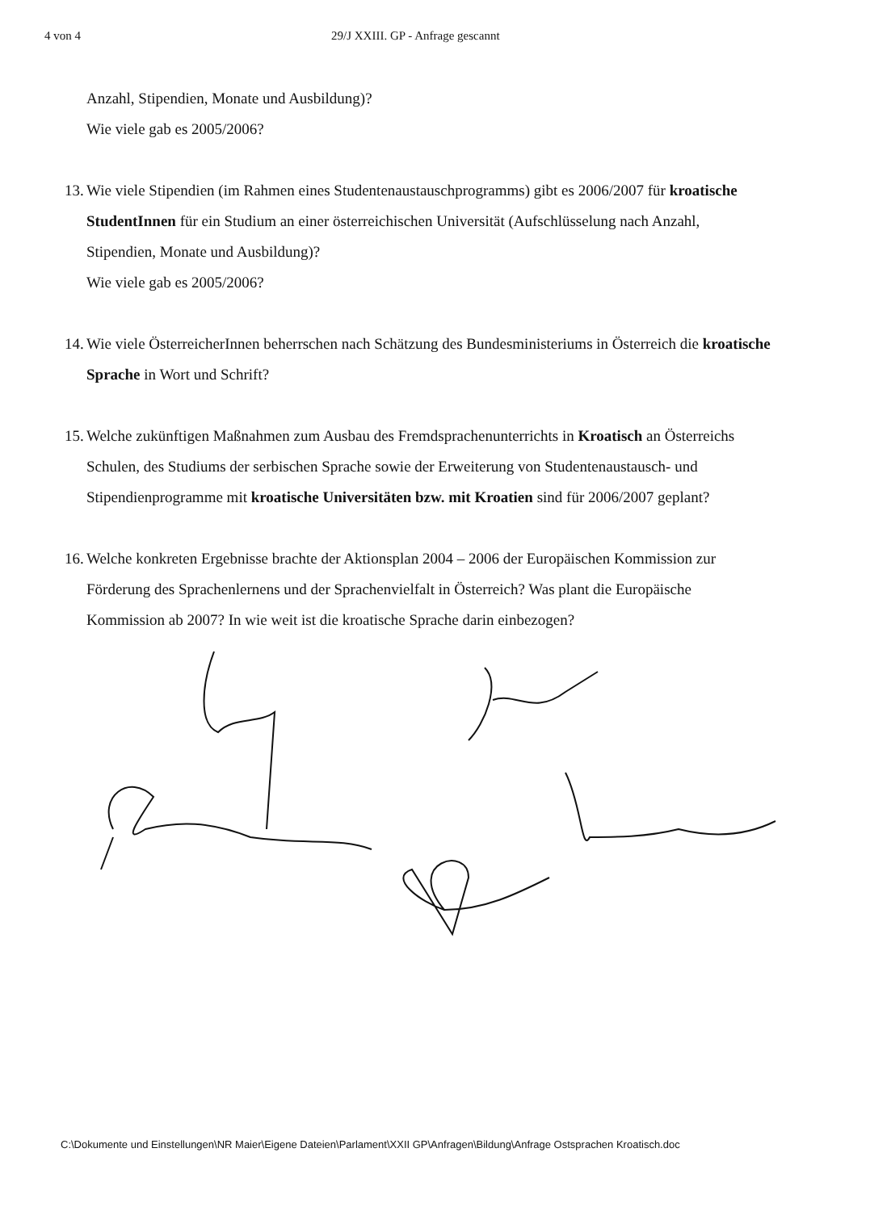4 von 4 29/J XXIII. GP - Anfrage gescannt
Anzahl, Stipendien, Monate und Ausbildung)?
Wie viele gab es 2005/2006?
13.
Wie viele Stipendien (im Rahmen eines Studentenaustauschprogramms) gibt es 2006/2007 für kroatische StudentInnen für ein Studium an einer österreichischen Universität (Aufschlüsselung nach Anzahl, Stipendien, Monate und Ausbildung)?
Wie viele gab es 2005/2006?
14.
Wie viele ÖsterreicherInnen beherrschen nach Schätzung des Bundesministeriums in Österreich die kroatische Sprache in Wort und Schrift?
15.
Welche zukünftigen Maßnahmen zum Ausbau des Fremdsprachenunterrichts in Kroatisch an Österreichs Schulen, des Studiums der serbischen Sprache sowie der Erweiterung von Studentenaustausch- und Stipendienprogramme mit kroatische Universitäten bzw. mit Kroatien sind für 2006/2007 geplant?
16.
Welche konkreten Ergebnisse brachte der Aktionsplan 2004 – 2006 der Europäischen Kommission zur Förderung des Sprachenlernens und der Sprachenvielfalt in Österreich? Was plant die Europäische Kommission ab 2007? In wie weit ist die kroatische Sprache darin einbezogen?
C:\Dokumente und Einstellungen\NR Maier\Eigene Dateien\Parlament\XXII GP\Anfragen\Bildung\Anfrage Ostsprachen Kroatisch.doc